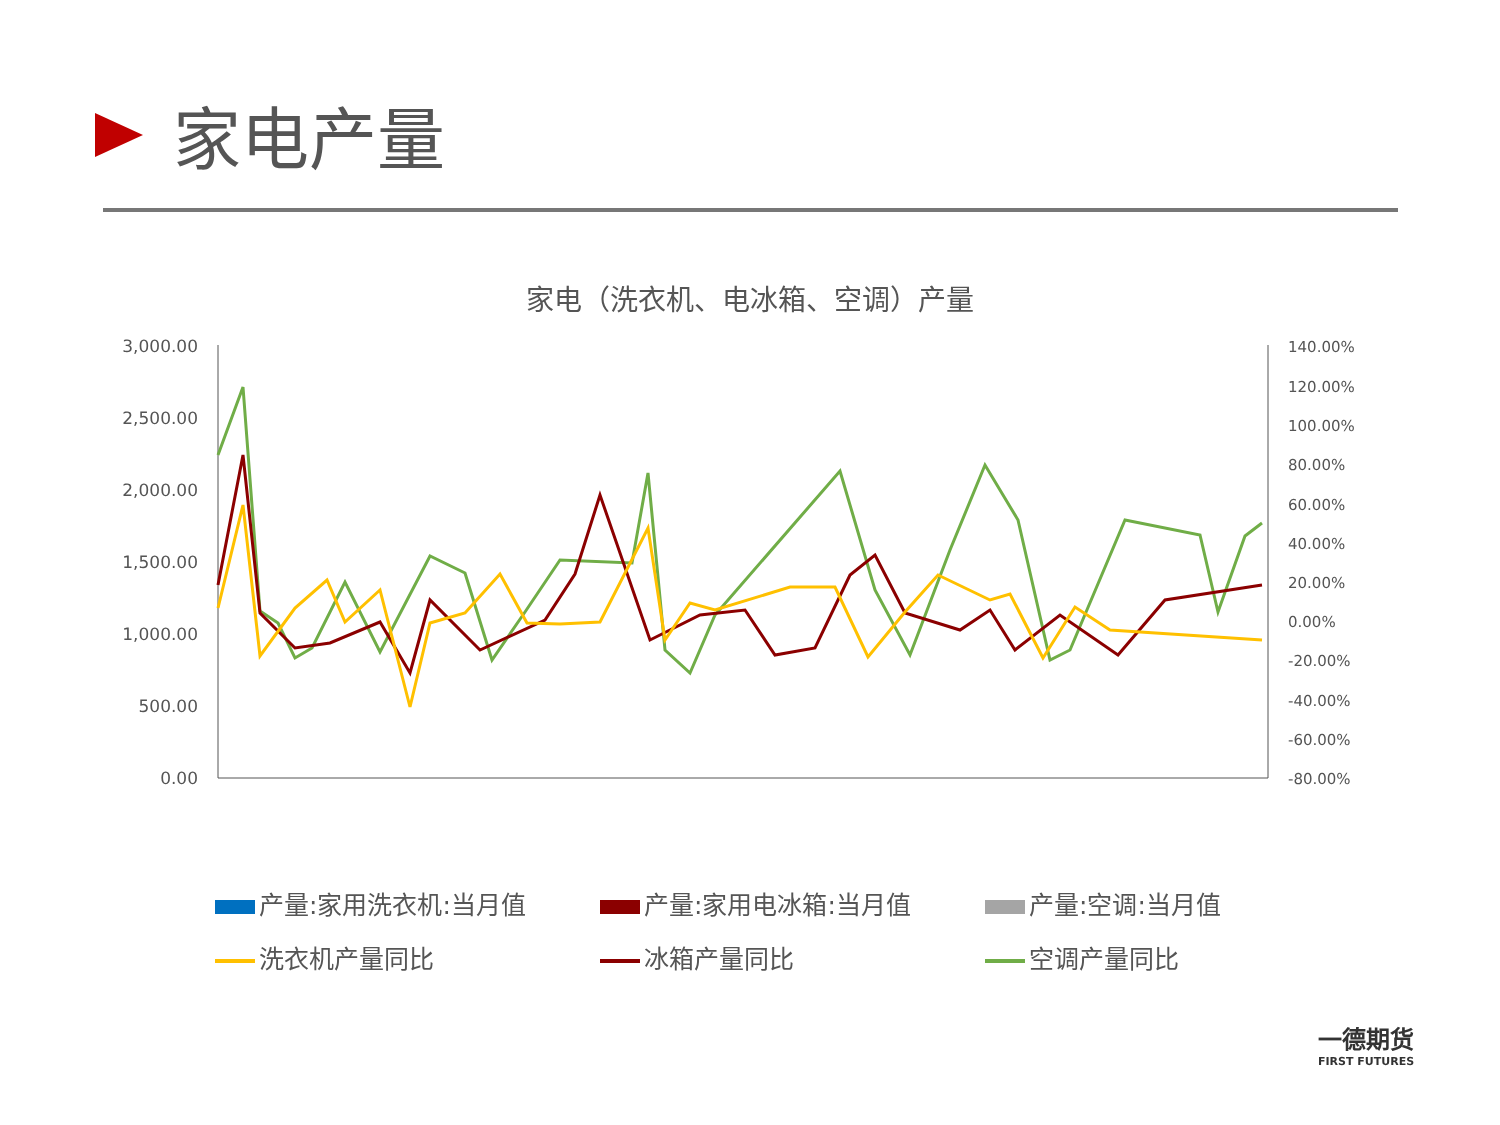家电产量
家电（洗衣机、电冰箱、空调）产量
3,000.00
2,500.00
2,000.00
1,500.00
1,000.00
500.00
0.00
140.00%
120.00%
100.00%
80.00%
60.00%
40.00%
20.00%
0.00%
-20.00%
-40.00%
-60.00%
-80.00%
产量:家用洗衣机:当月值
产量:家用电冰箱:当月值
产量:空调:当月值
洗衣机产量同比
冰箱产量同比
空调产量同比
一德期货
FIRST FUTURES